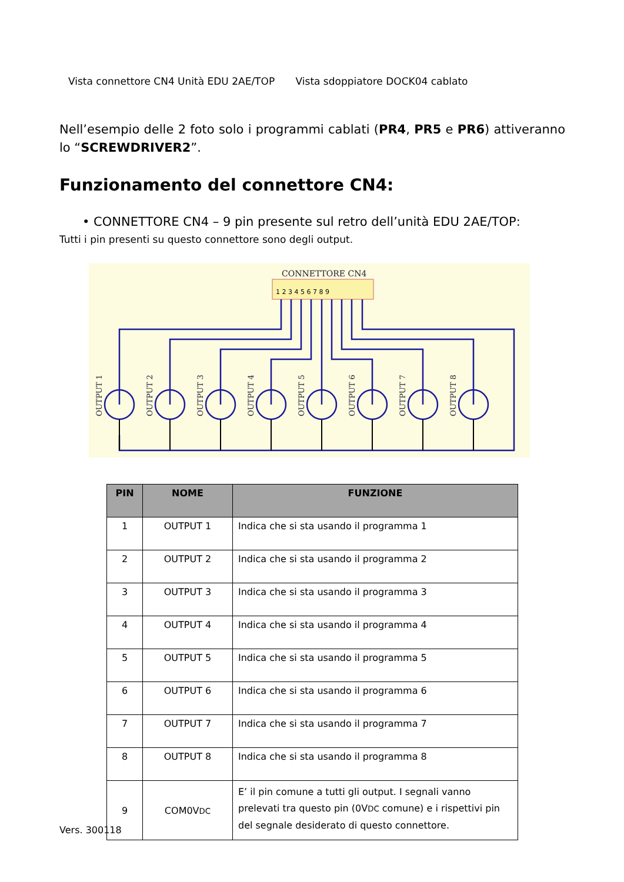Vista connettore CN4 Unità EDU 2AE/TOP Vista sdoppiatore DOCK04 cablato
Nell’esempio delle 2 foto solo i programmi cablati (PR4, PR5 e PR6) attiveranno lo “SCREWDRIVER2”.
Funzionamento del connettore CN4:
• CONNETTORE CN4 – 9 pin presente sul retro dell’unità EDU 2AE/TOP:
Tutti i pin presenti su questo connettore sono degli output.
CONNETTORE CN4
1 2 3 4 5 6 7 8 9
OUTPUT 1
OUTPUT 2
OUTPUT 3
OUTPUT 4
OUTPUT 5
OUTPUT 6
OUTPUT 7
OUTPUT 8
| PIN | NOME | FUNZIONE |
| --- | --- | --- |
| 1 | OUTPUT 1 | Indica che si sta usando il programma 1 |
| 2 | OUTPUT 2 | Indica che si sta usando il programma 2 |
| 3 | OUTPUT 3 | Indica che si sta usando il programma 3 |
| 4 | OUTPUT 4 | Indica che si sta usando il programma 4 |
| 5 | OUTPUT 5 | Indica che si sta usando il programma 5 |
| 6 | OUTPUT 6 | Indica che si sta usando il programma 6 |
| 7 | OUTPUT 7 | Indica che si sta usando il programma 7 |
| 8 | OUTPUT 8 | Indica che si sta usando il programma 8 |
| 9 | COM0V DC | E’ il pin comune a tutti gli output. I segnali vanno prelevati tra questo pin (0V DC comune) e i rispettivi pin del segnale desiderato di questo connettore. |
Vers. 300118